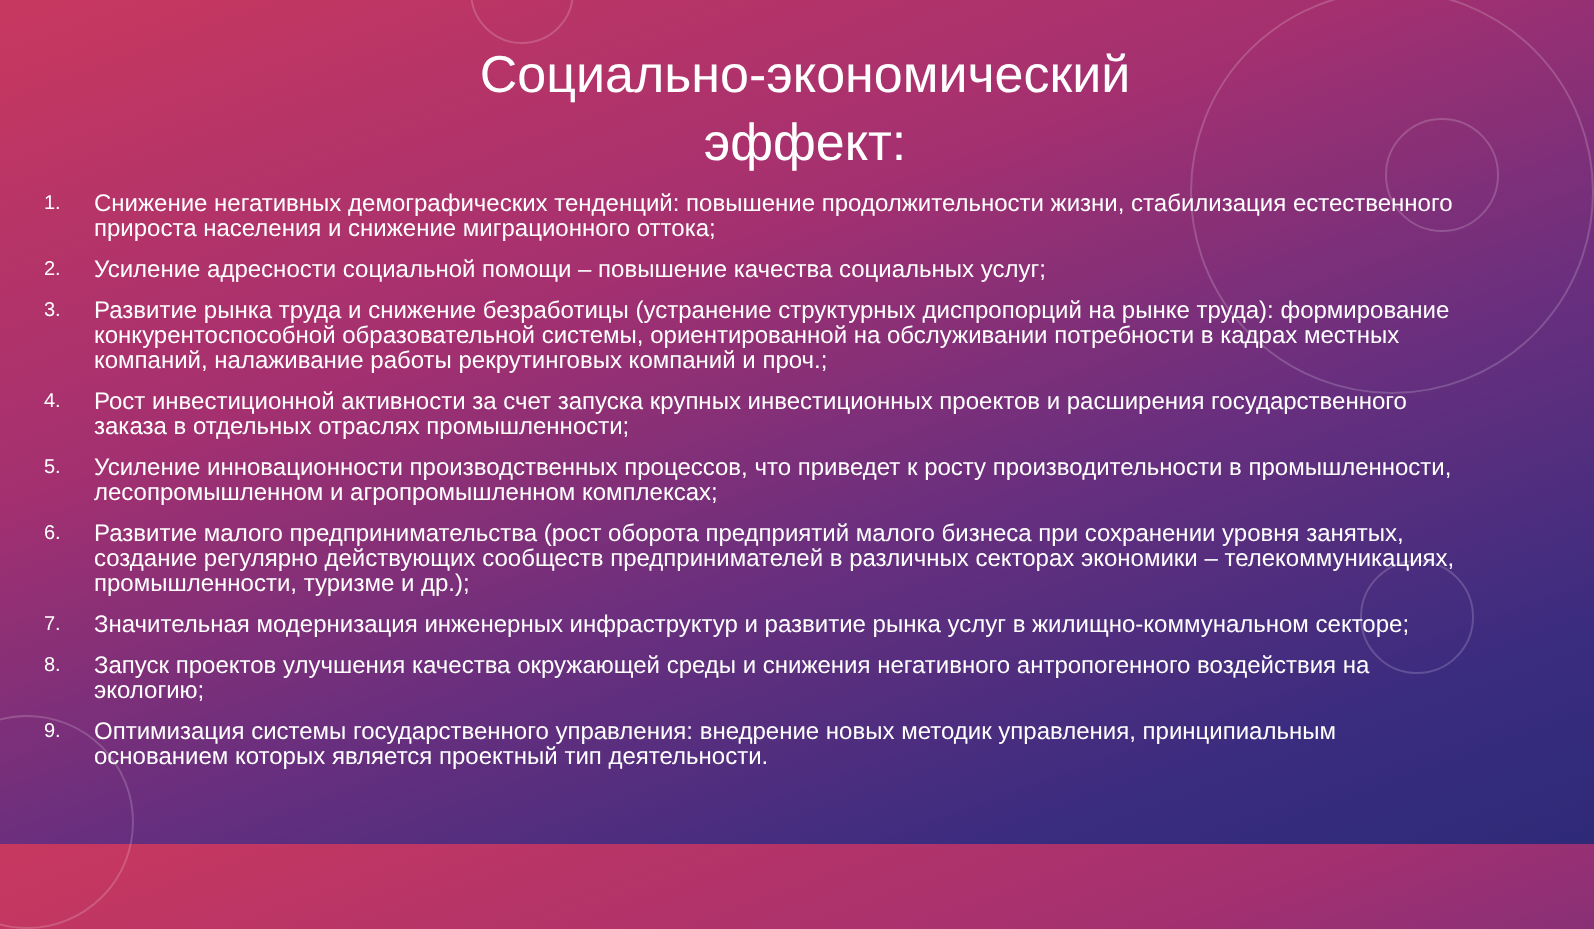Социально-экономический
эффект:
1. Снижение негативных демографических тенденций: повышение продолжительности жизни, стабилизация естественного прироста населения и снижение миграционного оттока;
2. Усиление адресности социальной помощи – повышение качества социальных услуг;
3. Развитие рынка труда и снижение безработицы (устранение структурных диспропорций на рынке труда): формирование конкурентоспособной образовательной системы, ориентированной на обслуживании потребности в кадрах местных компаний, налаживание работы рекрутинговых компаний и проч.;
4. Рост инвестиционной активности за счет запуска крупных инвестиционных проектов и расширения государственного заказа в отдельных отраслях промышленности;
5. Усиление инновационности производственных процессов, что приведет к росту производительности в промышленности, лесопромышленном и агропромышленном комплексах;
6. Развитие малого предпринимательства (рост оборота предприятий малого бизнеса при сохранении уровня занятых, создание регулярно действующих сообществ предпринимателей в различных секторах экономики – телекоммуникациях, промышленности, туризме и др.);
7. Значительная модернизация инженерных инфраструктур и развитие рынка услуг в жилищно-коммунальном секторе;
8. Запуск проектов улучшения качества окружающей среды и снижения негативного антропогенного воздействия на экологию;
9. Оптимизация системы государственного управления: внедрение новых методик управления, принципиальным основанием которых является проектный тип деятельности.